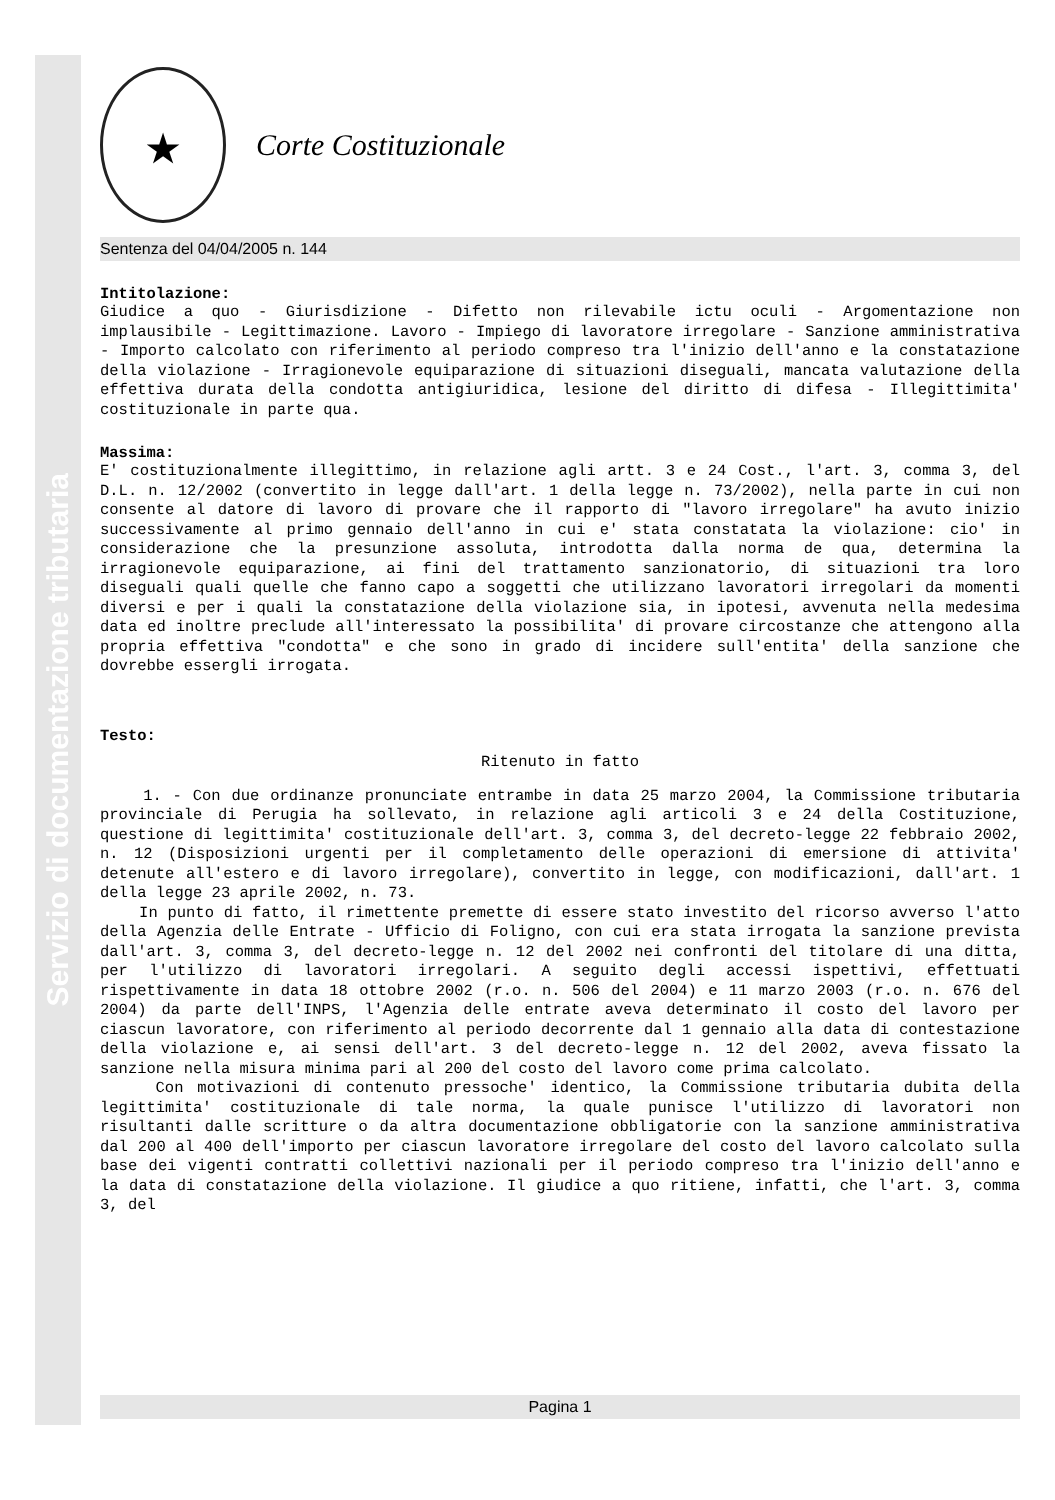Servizio di documentazione tributaria
★
Corte Costituzionale
Sentenza del 04/04/2005 n. 144
Intitolazione:
Giudice a quo - Giurisdizione - Difetto non rilevabile ictu oculi - Argomentazione non implausibile - Legittimazione. Lavoro - Impiego di lavoratore irregolare - Sanzione amministrativa - Importo calcolato con riferimento al periodo compreso tra l'inizio dell'anno e la constatazione della violazione - Irragionevole equiparazione di situazioni diseguali, mancata valutazione della effettiva durata della condotta antigiuridica, lesione del diritto di difesa - Illegittimita' costituzionale in parte qua.
Massima:
E' costituzionalmente illegittimo, in relazione agli artt. 3 e 24 Cost., l'art. 3, comma 3, del D.L. n. 12/2002 (convertito in legge dall'art. 1 della legge n. 73/2002), nella parte in cui non consente al datore di lavoro di provare che il rapporto di "lavoro irregolare" ha avuto inizio successivamente al primo gennaio dell'anno in cui e' stata constatata la violazione: cio' in considerazione che la presunzione assoluta, introdotta dalla norma de qua, determina la irragionevole equiparazione, ai fini del trattamento sanzionatorio, di situazioni tra loro diseguali quali quelle che fanno capo a soggetti che utilizzano lavoratori irregolari da momenti diversi e per i quali la constatazione della violazione sia, in ipotesi, avvenuta nella medesima data ed inoltre preclude all'interessato la possibilita' di provare circostanze che attengono alla propria effettiva "condotta" e che sono in grado di incidere sull'entita' della sanzione che dovrebbe essergli irrogata.
Testo:
Ritenuto in fatto
1. - Con due ordinanze pronunciate entrambe in data 25 marzo 2004, la Commissione tributaria provinciale di Perugia ha sollevato, in relazione agli articoli 3 e 24 della Costituzione, questione di legittimita' costituzionale dell'art. 3, comma 3, del decreto-legge 22 febbraio 2002, n. 12 (Disposizioni urgenti per il completamento delle operazioni di emersione di attivita' detenute all'estero e di lavoro irregolare), convertito in legge, con modificazioni, dall'art. 1 della legge 23 aprile 2002, n. 73.
In punto di fatto, il rimettente premette di essere stato investito del ricorso avverso l'atto della Agenzia delle Entrate - Ufficio di Foligno, con cui era stata irrogata la sanzione prevista dall'art. 3, comma 3, del decreto-legge n. 12 del 2002 nei confronti del titolare di una ditta, per l'utilizzo di lavoratori irregolari. A seguito degli accessi ispettivi, effettuati rispettivamente in data 18 ottobre 2002 (r.o. n. 506 del 2004) e 11 marzo 2003 (r.o. n. 676 del 2004) da parte dell'INPS, l'Agenzia delle entrate aveva determinato il costo del lavoro per ciascun lavoratore, con riferimento al periodo decorrente dal 1 gennaio alla data di contestazione della violazione e, ai sensi dell'art. 3 del decreto-legge n. 12 del 2002, aveva fissato la sanzione nella misura minima pari al 200 del costo del lavoro come prima calcolato.
Con motivazioni di contenuto pressoche' identico, la Commissione tributaria dubita della legittimita' costituzionale di tale norma, la quale punisce l'utilizzo di lavoratori non risultanti dalle scritture o da altra documentazione obbligatorie con la sanzione amministrativa dal 200 al 400 dell'importo per ciascun lavoratore irregolare del costo del lavoro calcolato sulla base dei vigenti contratti collettivi nazionali per il periodo compreso tra l'inizio dell'anno e la data di constatazione della violazione. Il giudice a quo ritiene, infatti, che l'art. 3, comma 3, del
Pagina 1